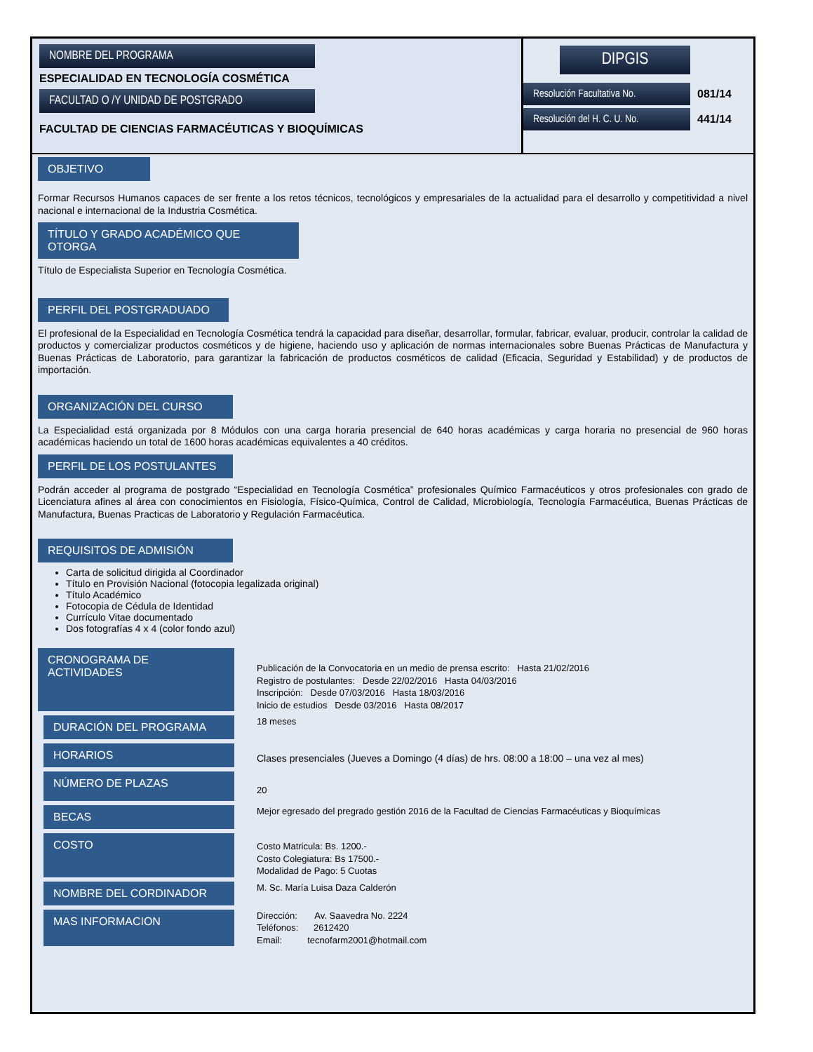NOMBRE DEL PROGRAMA
ESPECIALIDAD EN TECNOLOGÍA COSMÉTICA
FACULTAD O /Y UNIDAD DE POSTGRADO
FACULTAD DE CIENCIAS FARMACÉUTICAS Y BIOQUÍMICAS
DIPGIS
Resolución Facultativa No.
081/14
Resolución del H. C. U. No.
441/14
OBJETIVO
Formar Recursos Humanos capaces de ser frente a los retos técnicos, tecnológicos y empresariales de la actualidad para el desarrollo y competitividad a nivel nacional e internacional de la Industria Cosmética.
TÍTULO Y GRADO ACADÉMICO QUE OTORGA
Título de Especialista Superior en Tecnología Cosmética.
PERFIL DEL POSTGRADUADO
El profesional de la Especialidad en Tecnología Cosmética tendrá la capacidad para diseñar, desarrollar, formular, fabricar, evaluar, producir, controlar la calidad de productos y comercializar productos cosméticos y de higiene, haciendo uso y aplicación de normas internacionales sobre Buenas Prácticas de Manufactura y Buenas Prácticas de Laboratorio, para garantizar la fabricación de productos cosméticos de calidad (Eficacia, Seguridad y Estabilidad) y de productos de importación.
ORGANIZACIÓN DEL CURSO
La Especialidad está organizada por 8 Módulos con una carga horaria presencial de 640 horas académicas y carga horaria no presencial de 960 horas académicas haciendo un total de 1600 horas académicas equivalentes a 40 créditos.
PERFIL DE LOS POSTULANTES
Podrán acceder al programa de postgrado “Especialidad en Tecnología Cosmética” profesionales Químico Farmacéuticos y otros profesionales con grado de Licenciatura afines al área con conocimientos en Fisiología, Físico-Química, Control de Calidad, Microbiología, Tecnología Farmacéutica, Buenas Prácticas de Manufactura, Buenas Practicas de Laboratorio y Regulación Farmacéutica.
REQUISITOS DE ADMISIÓN
Carta de solicitud dirigida al Coordinador
Título en Provisión Nacional (fotocopia legalizada original)
Título Académico
Fotocopia de Cédula de Identidad
Currículo Vitae documentado
Dos fotografías 4 x 4 (color fondo azul)
CRONOGRAMA DE ACTIVIDADES
Publicación de la Convocatoria en un medio de prensa escrito: Hasta 21/02/2016
Registro de postulantes: Desde 22/02/2016 Hasta 04/03/2016
Inscripción: Desde 07/03/2016 Hasta 18/03/2016
Inicio de estudios Desde 03/2016 Hasta 08/2017
DURACIÓN DEL PROGRAMA
18 meses
HORARIOS
Clases presenciales (Jueves a Domingo (4 días) de hrs. 08:00 a 18:00 – una vez al mes)
NÚMERO DE PLAZAS
20
BECAS
Mejor egresado del pregrado gestión 2016 de la Facultad de Ciencias Farmacéuticas y Bioquímicas
COSTO
Costo Matricula: Bs. 1200.-
Costo Colegiatura: Bs 17500.-
Modalidad de Pago: 5 Cuotas
NOMBRE DEL CORDINADOR
M. Sc. María Luisa Daza Calderón
MAS INFORMACION
Dirección: Av. Saavedra No. 2224
Teléfonos: 2612420
Email: tecnofarm2001@hotmail.com